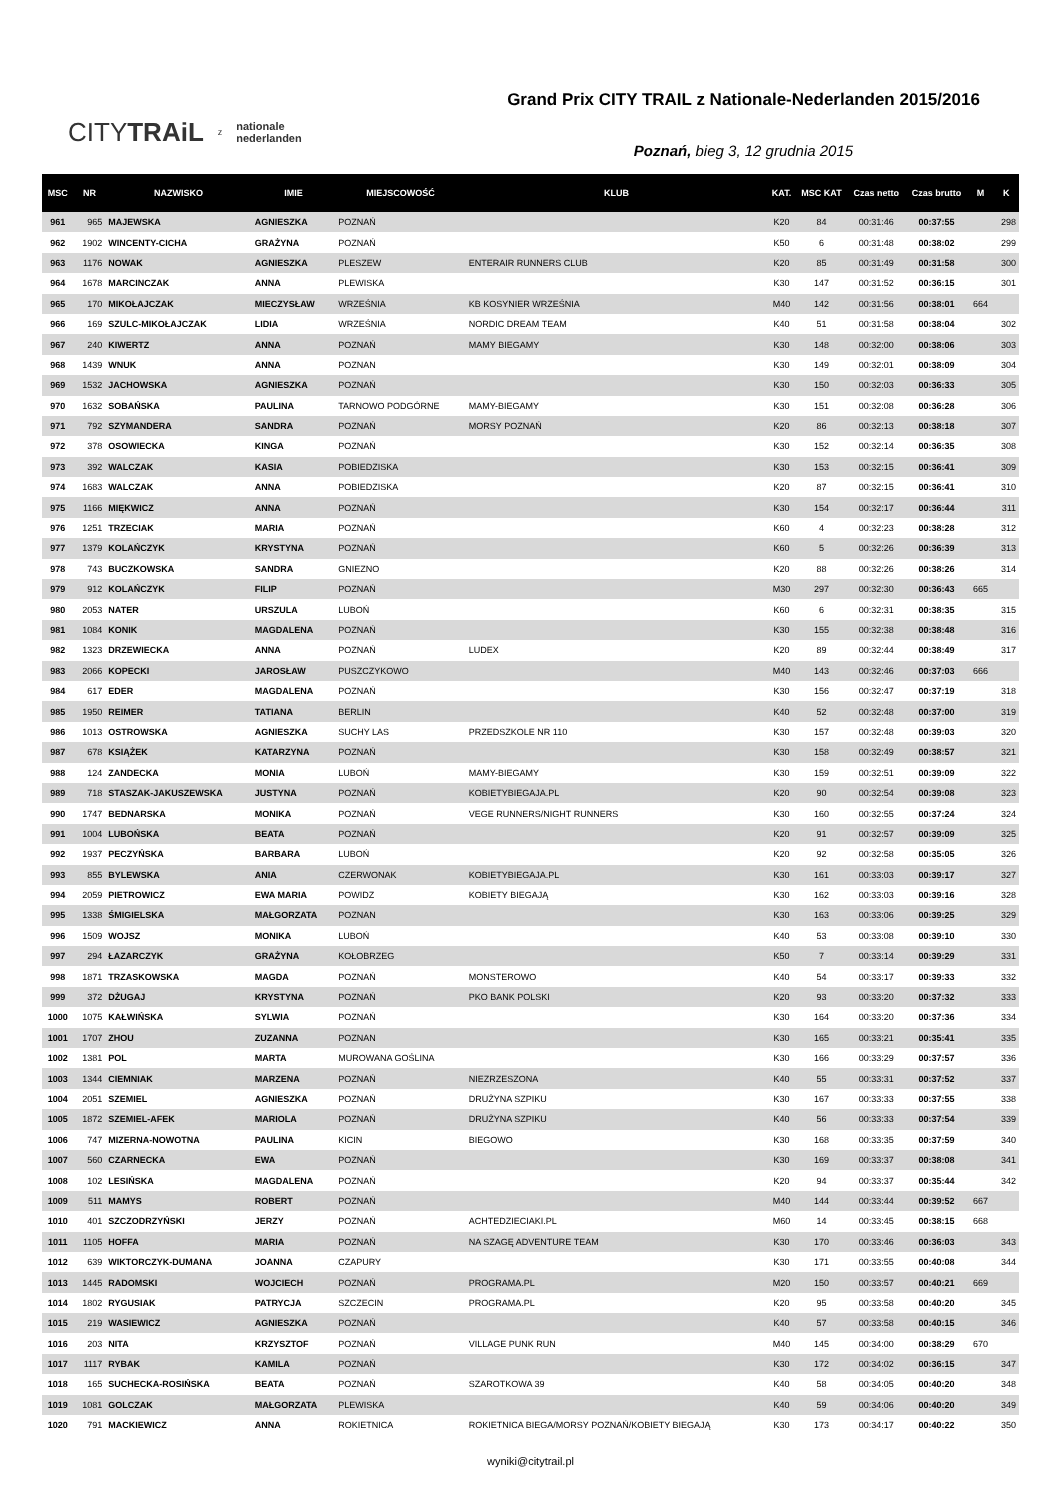CITYTRAiL z nationale
nederlanden
Grand Prix CITY TRAIL z Nationale-Nederlanden 2015/2016
Poznań, bieg 3, 12 grudnia 2015
| MSC | NR | NAZWISKO | IMIE | MIEJSCOWOŚĆ | KLUB | KAT. | MSC KAT | Czas netto | Czas brutto | M | K |
| --- | --- | --- | --- | --- | --- | --- | --- | --- | --- | --- | --- |
| 961 | 965 | MAJEWSKA | AGNIESZKA | POZNAŃ | | K20 | 84 | 00:31:46 | 00:37:55 | | 298 |
| 962 | 1902 | WINCENTY-CICHA | GRAŻYNA | POZNAŃ | | K50 | 6 | 00:31:48 | 00:38:02 | | 299 |
| 963 | 1176 | NOWAK | AGNIESZKA | PLESZEW | ENTERAIR RUNNERS CLUB | K20 | 85 | 00:31:49 | 00:31:58 | | 300 |
| 964 | 1678 | MARCINCZAK | ANNA | PLEWISKA | | K30 | 147 | 00:31:52 | 00:36:15 | | 301 |
| 965 | 170 | MIKOŁAJCZAK | MIECZYSŁAW | WRZEŚNIA | KB KOSYNIER WRZEŚNIA | M40 | 142 | 00:31:56 | 00:38:01 | 664 | |
| 966 | 169 | SZULC-MIKOŁAJCZAK | LIDIA | WRZEŚNIA | NORDIC DREAM TEAM | K40 | 51 | 00:31:58 | 00:38:04 | | 302 |
| 967 | 240 | KIWERTZ | ANNA | POZNAŃ | MAMY BIEGAMY | K30 | 148 | 00:32:00 | 00:38:06 | | 303 |
| 968 | 1439 | WNUK | ANNA | POZNAN | | K30 | 149 | 00:32:01 | 00:38:09 | | 304 |
| 969 | 1532 | JACHOWSKA | AGNIESZKA | POZNAŃ | | K30 | 150 | 00:32:03 | 00:36:33 | | 305 |
| 970 | 1632 | SOBAŃSKA | PAULINA | TARNOWO PODGÓRNE | MAMY-BIEGAMY | K30 | 151 | 00:32:08 | 00:36:28 | | 306 |
| 971 | 792 | SZYMANDERA | SANDRA | POZNAŃ | MORSY POZNAŃ | K20 | 86 | 00:32:13 | 00:38:18 | | 307 |
| 972 | 378 | OSOWIECKA | KINGA | POZNAŃ | | K30 | 152 | 00:32:14 | 00:36:35 | | 308 |
| 973 | 392 | WALCZAK | KASIA | POBIEDZISKA | | K30 | 153 | 00:32:15 | 00:36:41 | | 309 |
| 974 | 1683 | WALCZAK | ANNA | POBIEDZISKA | | K20 | 87 | 00:32:15 | 00:36:41 | | 310 |
| 975 | 1166 | MIĘKWICZ | ANNA | POZNAŃ | | K30 | 154 | 00:32:17 | 00:36:44 | | 311 |
| 976 | 1251 | TRZECIAK | MARIA | POZNAŃ | | K60 | 4 | 00:32:23 | 00:38:28 | | 312 |
| 977 | 1379 | KOLAŃCZYK | KRYSTYNA | POZNAŃ | | K60 | 5 | 00:32:26 | 00:36:39 | | 313 |
| 978 | 743 | BUCZKOWSKA | SANDRA | GNIEZNO | | K20 | 88 | 00:32:26 | 00:38:26 | | 314 |
| 979 | 912 | KOLAŃCZYK | FILIP | POZNAŃ | | M30 | 297 | 00:32:30 | 00:36:43 | 665 | |
| 980 | 2053 | NATER | URSZULA | LUBOŃ | | K60 | 6 | 00:32:31 | 00:38:35 | | 315 |
| 981 | 1084 | KONIK | MAGDALENA | POZNAŃ | | K30 | 155 | 00:32:38 | 00:38:48 | | 316 |
| 982 | 1323 | DRZEWIECKA | ANNA | POZNAŃ | LUDEX | K20 | 89 | 00:32:44 | 00:38:49 | | 317 |
| 983 | 2066 | KOPECKI | JAROSŁAW | PUSZCZYKOWO | | M40 | 143 | 00:32:46 | 00:37:03 | 666 | |
| 984 | 617 | EDER | MAGDALENA | POZNAŃ | | K30 | 156 | 00:32:47 | 00:37:19 | | 318 |
| 985 | 1950 | REIMER | TATIANA | BERLIN | | K40 | 52 | 00:32:48 | 00:37:00 | | 319 |
| 986 | 1013 | OSTROWSKA | AGNIESZKA | SUCHY LAS | PRZEDSZKOLE NR 110 | K30 | 157 | 00:32:48 | 00:39:03 | | 320 |
| 987 | 678 | KSIĄŻEK | KATARZYNA | POZNAŃ | | K30 | 158 | 00:32:49 | 00:38:57 | | 321 |
| 988 | 124 | ZANDECKA | MONIA | LUBOŃ | MAMY-BIEGAMY | K30 | 159 | 00:32:51 | 00:39:09 | | 322 |
| 989 | 718 | STASZAK-JAKUSZEWSKA | JUSTYNA | POZNAŃ | KOBIETYBIEGAJA.PL | K20 | 90 | 00:32:54 | 00:39:08 | | 323 |
| 990 | 1747 | BEDNARSKA | MONIKA | POZNAŃ | VEGE RUNNERS/NIGHT RUNNERS | K30 | 160 | 00:32:55 | 00:37:24 | | 324 |
| 991 | 1004 | LUBOŃSKA | BEATA | POZNAŃ | | K20 | 91 | 00:32:57 | 00:39:09 | | 325 |
| 992 | 1937 | PECZYŃSKA | BARBARA | LUBOŃ | | K20 | 92 | 00:32:58 | 00:35:05 | | 326 |
| 993 | 855 | BYLEWSKA | ANIA | CZERWONAK | KOBIETYBIEGAJA.PL | K30 | 161 | 00:33:03 | 00:39:17 | | 327 |
| 994 | 2059 | PIETROWICZ | EWA MARIA | POWIDZ | KOBIETY BIEGAJĄ | K30 | 162 | 00:33:03 | 00:39:16 | | 328 |
| 995 | 1338 | ŚMIGIELSKA | MAŁGORZATA | POZNAN | | K30 | 163 | 00:33:06 | 00:39:25 | | 329 |
| 996 | 1509 | WOJSZ | MONIKA | LUBOŃ | | K40 | 53 | 00:33:08 | 00:39:10 | | 330 |
| 997 | 294 | ŁAZARCZYK | GRAŻYNA | KOŁOBRZEG | | K50 | 7 | 00:33:14 | 00:39:29 | | 331 |
| 998 | 1871 | TRZASKOWSKA | MAGDA | POZNAŃ | MONSTEROWO | K40 | 54 | 00:33:17 | 00:39:33 | | 332 |
| 999 | 372 | DŻUGAJ | KRYSTYNA | POZNAŃ | PKO BANK POLSKI | K20 | 93 | 00:33:20 | 00:37:32 | | 333 |
| 1000 | 1075 | KAŁWIŃSKA | SYLWIA | POZNAŃ | | K30 | 164 | 00:33:20 | 00:37:36 | | 334 |
| 1001 | 1707 | ZHOU | ZUZANNA | POZNAN | | K30 | 165 | 00:33:21 | 00:35:41 | | 335 |
| 1002 | 1381 | POL | MARTA | MUROWANA GOŚLINA | | K30 | 166 | 00:33:29 | 00:37:57 | | 336 |
| 1003 | 1344 | CIEMNIAK | MARZENA | POZNAŃ | NIEZRZESZONA | K40 | 55 | 00:33:31 | 00:37:52 | | 337 |
| 1004 | 2051 | SZEMIEL | AGNIESZKA | POZNAŃ | DRUŻYNA SZPIKU | K30 | 167 | 00:33:33 | 00:37:55 | | 338 |
| 1005 | 1872 | SZEMIEL-AFEK | MARIOLA | POZNAŃ | DRUŻYNA SZPIKU | K40 | 56 | 00:33:33 | 00:37:54 | | 339 |
| 1006 | 747 | MIZERNA-NOWOTNA | PAULINA | KICIN | BIEGOWO | K30 | 168 | 00:33:35 | 00:37:59 | | 340 |
| 1007 | 560 | CZARNECKA | EWA | POZNAŃ | | K30 | 169 | 00:33:37 | 00:38:08 | | 341 |
| 1008 | 102 | LESIŃSKA | MAGDALENA | POZNAŃ | | K20 | 94 | 00:33:37 | 00:35:44 | | 342 |
| 1009 | 511 | MAMYS | ROBERT | POZNAŃ | | M40 | 144 | 00:33:44 | 00:39:52 | 667 | |
| 1010 | 401 | SZCZODRZYŃSKI | JERZY | POZNAŃ | ACHTEDZIECIAKI.PL | M60 | 14 | 00:33:45 | 00:38:15 | 668 | |
| 1011 | 1105 | HOFFA | MARIA | POZNAŃ | NA SZAGĘ ADVENTURE TEAM | K30 | 170 | 00:33:46 | 00:36:03 | | 343 |
| 1012 | 639 | WIKTORCZYK-DUMANA | JOANNA | CZAPURY | | K30 | 171 | 00:33:55 | 00:40:08 | | 344 |
| 1013 | 1445 | RADOMSKI | WOJCIECH | POZNAŃ | PROGRAMA.PL | M20 | 150 | 00:33:57 | 00:40:21 | 669 | |
| 1014 | 1802 | RYGUSIAK | PATRYCJA | SZCZECIN | PROGRAMA.PL | K20 | 95 | 00:33:58 | 00:40:20 | | 345 |
| 1015 | 219 | WASIEWICZ | AGNIESZKA | POZNAŃ | | K40 | 57 | 00:33:58 | 00:40:15 | | 346 |
| 1016 | 203 | NITA | KRZYSZTOF | POZNAŃ | VILLAGE PUNK RUN | M40 | 145 | 00:34:00 | 00:38:29 | 670 | |
| 1017 | 1117 | RYBAK | KAMILA | POZNAŃ | | K30 | 172 | 00:34:02 | 00:36:15 | | 347 |
| 1018 | 165 | SUCHECKA-ROSIŃSKA | BEATA | POZNAŃ | SZAROTKOWA 39 | K40 | 58 | 00:34:05 | 00:40:20 | | 348 |
| 1019 | 1081 | GOLCZAK | MAŁGORZATA | PLEWISKA | | K40 | 59 | 00:34:06 | 00:40:20 | | 349 |
| 1020 | 791 | MACKIEWICZ | ANNA | ROKIETNICA | ROKIETNICA BIEGA/MORSY POZNAŃ/KOBIETY BIEGAJĄ | K30 | 173 | 00:34:17 | 00:40:22 | | 350 |
wyniki@citytrail.pl